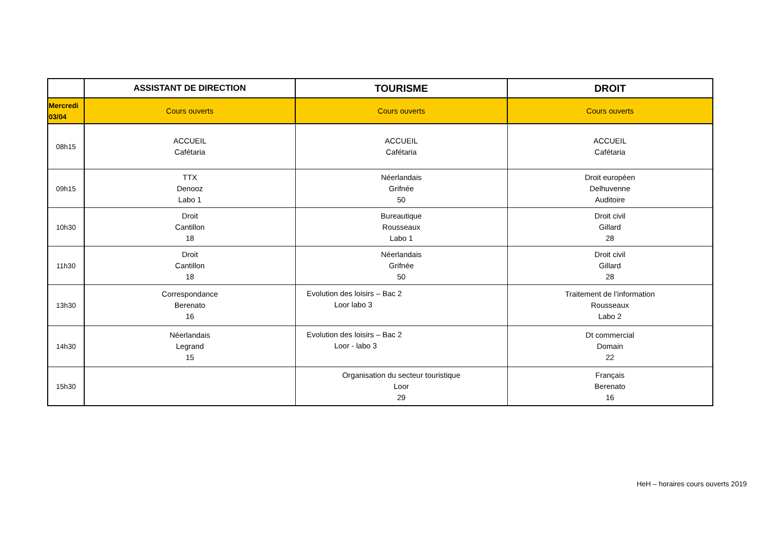| | ASSISTANT DE DIRECTION | TOURISME | DROIT |
| --- | --- | --- | --- |
| Mercredi 03/04 | Cours ouverts | Cours ouverts | Cours ouverts |
| 08h15 | ACCUEIL Cafétaria | ACCUEIL Cafétaria | ACCUEIL Cafétaria |
| 09h15 | TTX Denooz Labo 1 | Néerlandais Grifnée 50 | Droit européen Delhuvenne Auditoire |
| 10h30 | Droit Cantillon 18 | Bureautique Rousseaux Labo 1 | Droit civil Gillard 28 |
| 11h30 | Droit Cantillon 18 | Néerlandais Grifnée 50 | Droit civil Gillard 28 |
| 13h30 | Correspondance Berenato 16 | Evolution des loisirs – Bac 2 Loor labo 3 | Traitement de l’information Rousseaux Labo 2 |
| 14h30 | Néerlandais Legrand 15 | Evolution des loisirs – Bac 2 Loor - labo 3 | Dt commercial Domain 22 |
| 15h30 | | Organisation du secteur touristique Loor 29 | Français Berenato 16 |
HeH – horaires cours ouverts 2019